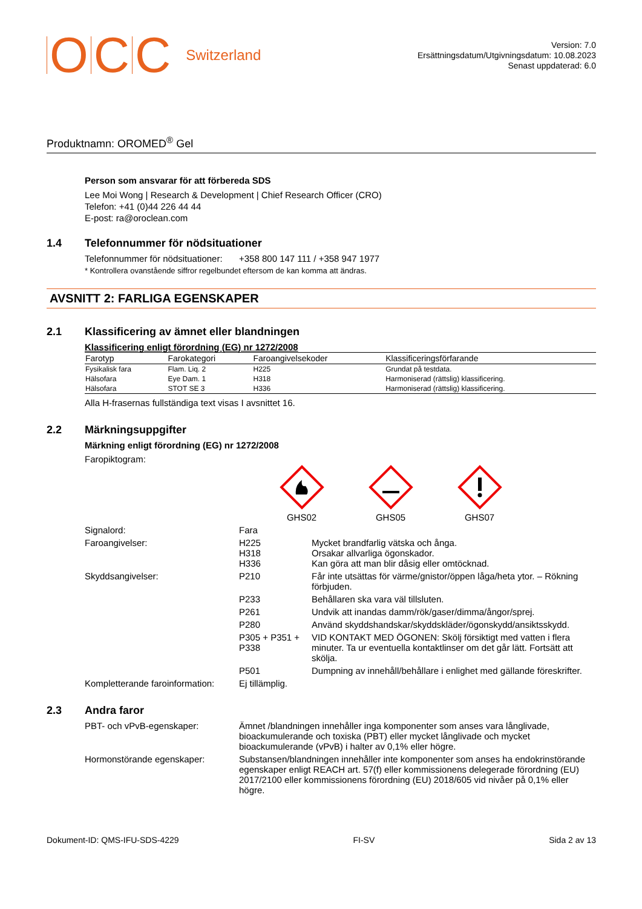OCC Switzerland
Version: 7.0
Ersättningsdatum/Utgivningsdatum: 10.08.2023
Senast uppdaterad: 6.0
Produktnamn: OROMED<sup>®</sup> Gel
Person som ansvarar för att förbereda SDS
Lee Moi Wong | Research & Development | Chief Research Officer (CRO)
Telefon: +41 (0)44 226 44 44
E-post: ra@oroclean.com
1.4 Telefonnummer för nödsituationer
Telefonnummer för nödsituationer:
+358 800 147 111 / +358 947 1977
* Kontrollera ovanstående siffror regelbundet eftersom de kan komma att ändras.
AVSNITT 2: FARLIGA EGENSKAPER
2.1 Klassificering av ämnet eller blandningen
Klassificering enligt förordning (EG) nr 1272/2008
| Farotyp | Farokategori | Faroangivelsekoder | Klassificeringsförfarande |
| --- | --- | --- | --- |
| Fysikalisk fara | Flam. Liq. 2 | H225 | Grundat på testdata. |
| Hälsofara | Eye Dam. 1 | H318 | Harmoniserad (rättslig) klassificering. |
| Hälsofara | STOT SE 3 | H336 | Harmoniserad (rättslig) klassificering. |
Alla H-frasernas fullständiga text visas I avsnittet 16.
2.2 Märkningsuppgifter
Märkning enligt förordning (EG) nr 1272/2008
Faropiktogram:
GHS02
GHS05
GHS07
Signalord: Fara
Faroangivelser: H225
H318
H336
Mycket brandfarlig vätska och ånga.
Orsakar allvarliga ögonskador.
Kan göra att man blir dåsig eller omtöcknad.
Skyddsangivelser: P210 Får inte utsättas för värme/gnistor/öppen låga/heta ytor. – Rökning förbjuden.
P233 Behållaren ska vara väl tillsluten.
P261 Undvik att inandas damm/rök/gaser/dimma/ångor/sprej.
P280 Använd skyddshandskar/skyddskläder/ögonskydd/ansiktsskydd.
P305 + P351 + P338
VID KONTAKT MED ÖGONEN: Skölj försiktigt med vatten i flera minuter. Ta ur eventuella kontaktlinser om det går lätt. Fortsätt att skölja.
P501 Dumpning av innehåll/behållare i enlighet med gällande föreskrifter.
Kompletterande faroinformation:
Ej tillämplig.
2.3 Andra faror
PBT- och vPvB-egenskaper: Ämnet /blandningen innehåller inga komponenter som anses vara långlivade, bioackumulerande och toxiska (PBT) eller mycket långlivade och mycket bioackumulerande (vPvB) i halter av 0,1% eller högre.
Hormonstörande egenskaper: Substansen/blandningen innehåller inte komponenter som anses ha endokrinstörande egenskaper enligt REACH art. 57(f) eller kommissionens delegerade förordning (EU) 2017/2100 eller kommissionens förordning (EU) 2018/605 vid nivåer på 0,1% eller högre.
Dokument-ID: QMS-IFU-SDS-4229 FI-SV Sida 2 av 13